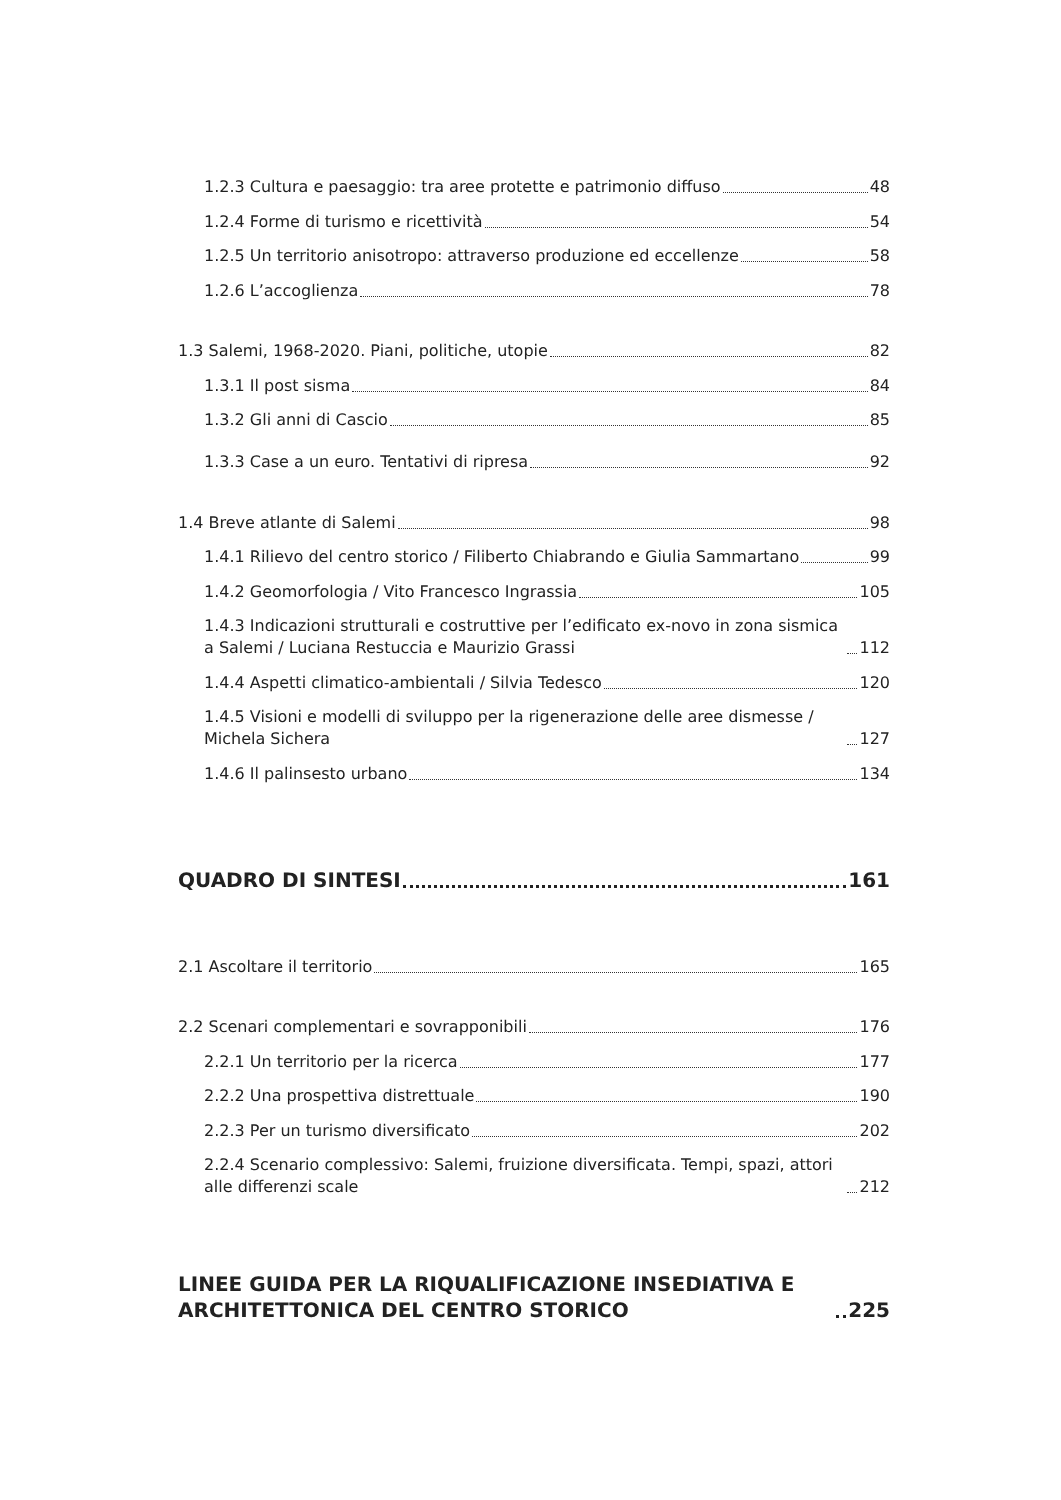1.2.3 Cultura e paesaggio: tra aree protette e patrimonio diffuso 48
1.2.4 Forme di turismo e ricettività 54
1.2.5 Un territorio anisotropo: attraverso produzione ed eccellenze 58
1.2.6 L’accoglienza 78
1.3 Salemi, 1968-2020. Piani, politiche, utopie 82
1.3.1 Il post sisma 84
1.3.2 Gli anni di Cascio 85
1.3.3 Case a un euro. Tentativi di ripresa 92
1.4 Breve atlante di Salemi 98
1.4.1 Rilievo del centro storico / Filiberto Chiabrando e Giulia Sammartano 99
1.4.2 Geomorfologia / Vito Francesco Ingrassia 105
1.4.3 Indicazioni strutturali e costruttive per l’edificato ex-novo in zona sismica a Salemi / Luciana Restuccia e Maurizio Grassi 112
1.4.4 Aspetti climatico-ambientali / Silvia Tedesco 120
1.4.5 Visioni e modelli di sviluppo per la rigenerazione delle aree dismesse / Michela Sichera 127
1.4.6 Il palinsesto urbano 134
QUADRO DI SINTESI 161
2.1 Ascoltare il territorio 165
2.2 Scenari complementari e sovrapponibili 176
2.2.1 Un territorio per la ricerca 177
2.2.2 Una prospettiva distrettuale 190
2.2.3 Per un turismo diversificato 202
2.2.4 Scenario complessivo: Salemi, fruizione diversificata. Tempi, spazi, attori alle differenzi scale 212
LINEE GUIDA PER LA RIQUALIFICAZIONE INSEDIATIVA E ARCHITETTONICA DEL CENTRO STORICO 225